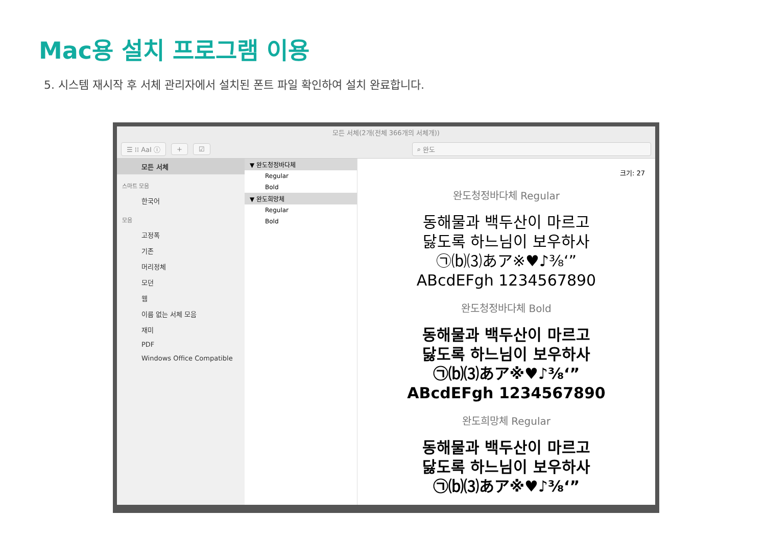Mac용 설치 프로그램 이용
5. 시스템 재시작 후 서체 관리자에서 설치된 폰트 파일 확인하여 설치 완료합니다.
모든 서체(2개(전체 366개의 서체개))
☰ ⁞⁞ AaI ⓘ + ☑ ⌕ 완도
모든 서체
스마트 모음
한국어
모음
고정폭
기존
머리정체
모던
웹
이름 없는 서체 모음
재미
PDF
Windows Office Compatible
▼ 완도청정바다체
Regular
Bold
▼ 완도희망체
Regular
Bold
크기: 27
완도청정바다체 Regular
동해물과 백두산이 마르고
닳도록 하느님이 보우하사
㉠⒝⑶あア※♥♪⅜‘”
ABcdEFgh 1234567890
완도청정바다체 Bold
동해물과 백두산이 마르고
닳도록 하느님이 보우하사
㉠⒝⑶あア※♥♪⅜‘”
ABcdEFgh 1234567890
완도희망체 Regular
동해물과 백두산이 마르고
닳도록 하느님이 보우하사
㉠⒝⑶あア※♥♪⅜‘”